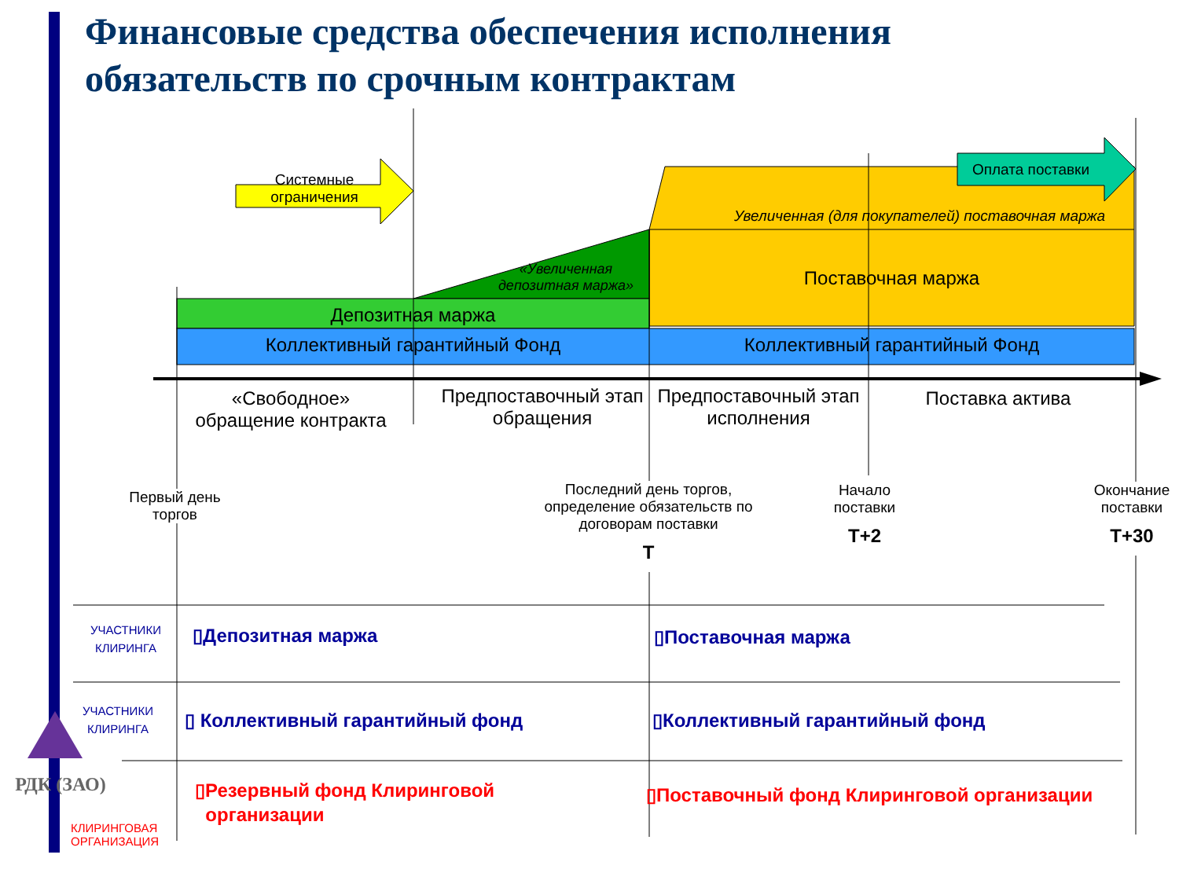Финансовые средства обеспечения исполнения
обязательств по срочным контрактам
Системные ограничения
Оплата поставки
Увеличенная (для покупателей) поставочная маржа
«Увеличенная депозитная маржа»
Поставочная маржа
Депозитная маржа
Коллективный гарантийный Фонд Коллективный гарантийный Фонд
«Свободное» обращение контракта
Предпоставочный этап обращения
Предпоставочный этап исполнения
Поставка актива
Первый день торгов
Последний день торгов, определение обязательств по договорам поставки
Т
Начало поставки
Т+2
Окончание поставки
Т+30
УЧАСТНИКИ КЛИРИНГА
УЧАСТНИКИ КЛИРИНГА
РДК (ЗАО)
КЛИРИНГОВАЯ
ОРГАНИЗАЦИЯ
▯Депозитная маржа ▯Поставочная маржа
▯ Коллективный гарантийный фонд
▯Коллективный гарантийный фонд
▯Резервный фонд Клиринговой
организации
▯Поставочный фонд Клиринговой организации